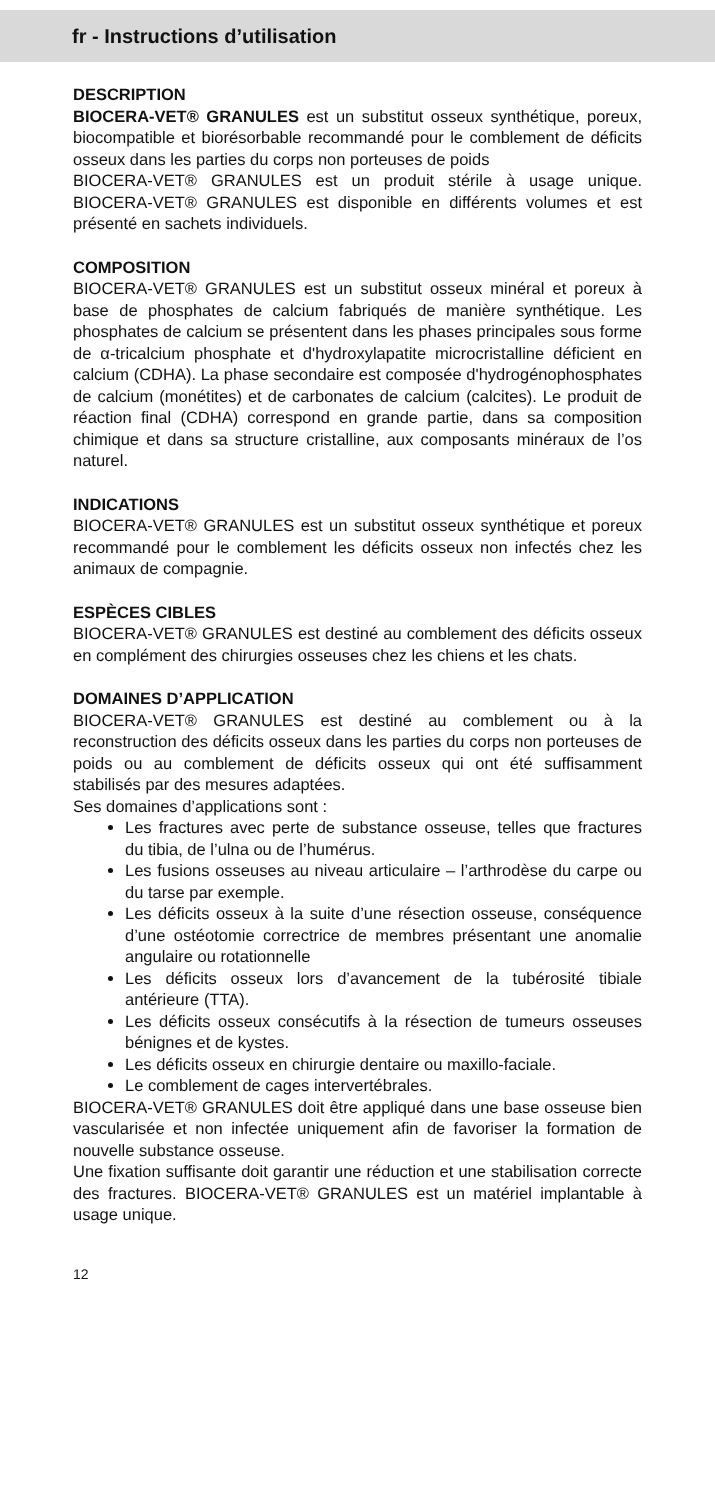fr - Instructions d’utilisation
DESCRIPTION
BIOCERA-VET® GRANULES est un substitut osseux synthétique, poreux, biocompatible et biorésorbable recommandé pour le comblement de déficits osseux dans les parties du corps non porteuses de poids
BIOCERA-VET® GRANULES est un produit stérile à usage unique. BIOCERA-VET® GRANULES est disponible en différents volumes et est présenté en sachets individuels.
COMPOSITION
BIOCERA-VET® GRANULES est un substitut osseux minéral et poreux à base de phosphates de calcium fabriqués de manière synthétique. Les phosphates de calcium se présentent dans les phases principales sous forme de α-tricalcium phosphate et d'hydroxylapatite microcristalline déficient en calcium (CDHA). La phase secondaire est composée d'hydrogénophosphates de calcium (monétites) et de carbonates de calcium (calcites). Le produit de réaction final (CDHA) correspond en grande partie, dans sa composition chimique et dans sa structure cristalline, aux composants minéraux de l’os naturel.
INDICATIONS
BIOCERA-VET® GRANULES est un substitut osseux synthétique et poreux recommandé pour le comblement les déficits osseux non infectés chez les animaux de compagnie.
ESPÈCES CIBLES
BIOCERA-VET® GRANULES est destiné au comblement des déficits osseux en complément des chirurgies osseuses chez les chiens et les chats.
DOMAINES D’APPLICATION
BIOCERA-VET® GRANULES est destiné au comblement ou à la reconstruction des déficits osseux dans les parties du corps non porteuses de poids ou au comblement de déficits osseux qui ont été suffisamment stabilisés par des mesures adaptées.
Ses domaines d’applications sont :
Les fractures avec perte de substance osseuse, telles que fractures du tibia, de l’ulna ou de l’humérus.
Les fusions osseuses au niveau articulaire – l’arthrodèse du carpe ou du tarse par exemple.
Les déficits osseux à la suite d’une résection osseuse, conséquence d’une ostéotomie correctrice de membres présentant une anomalie angulaire ou rotationnelle
Les déficits osseux lors d’avancement de la tubérosité tibiale antérieure (TTA).
Les déficits osseux consécutifs à la résection de tumeurs osseuses bénignes et de kystes.
Les déficits osseux en chirurgie dentaire ou maxillo-faciale.
Le comblement de cages intervertébrales.
BIOCERA-VET® GRANULES doit être appliqué dans une base osseuse bien vascularisée et non infectée uniquement afin de favoriser la formation de nouvelle substance osseuse.
Une fixation suffisante doit garantir une réduction et une stabilisation correcte des fractures. BIOCERA-VET® GRANULES est un matériel implantable à usage unique.
12